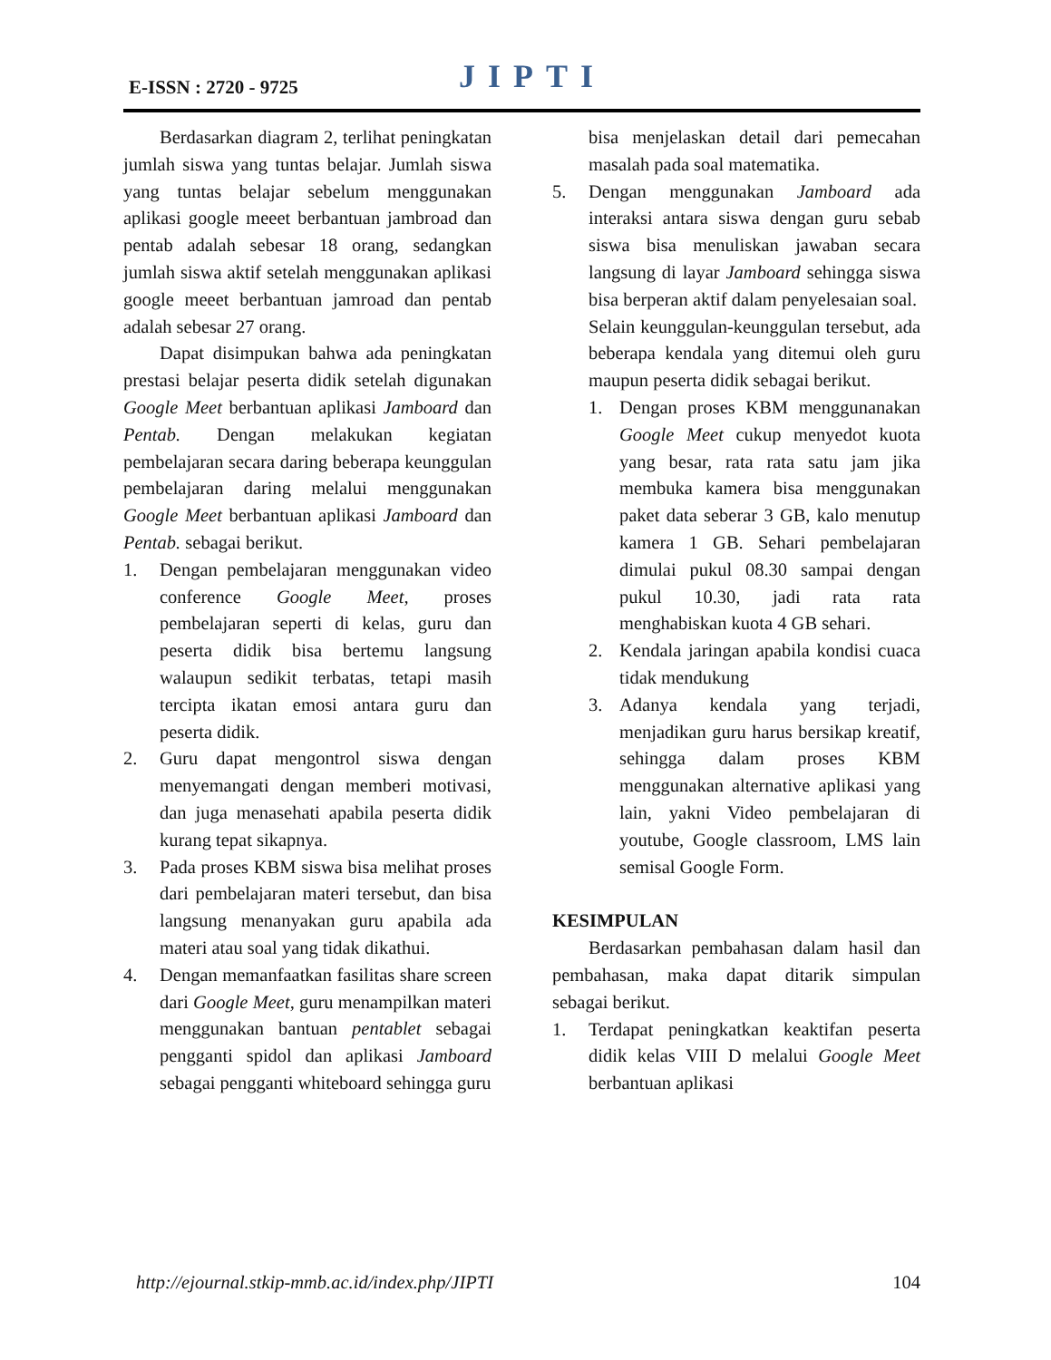E-ISSN : 2720 - 9725 JIPTI
Berdasarkan diagram 2, terlihat peningkatan jumlah siswa yang tuntas belajar. Jumlah siswa yang tuntas belajar sebelum menggunakan aplikasi google meeet berbantuan jambroad dan pentab adalah sebesar 18 orang, sedangkan jumlah siswa aktif setelah menggunakan aplikasi google meeet berbantuan jamroad dan pentab adalah sebesar 27 orang.
Dapat disimpukan bahwa ada peningkatan prestasi belajar peserta didik setelah digunakan Google Meet berbantuan aplikasi Jamboard dan Pentab. Dengan melakukan kegiatan pembelajaran secara daring beberapa keunggulan pembelajaran daring melalui menggunakan Google Meet berbantuan aplikasi Jamboard dan Pentab. sebagai berikut.
1. Dengan pembelajaran menggunakan video conference Google Meet, proses pembelajaran seperti di kelas, guru dan peserta didik bisa bertemu langsung walaupun sedikit terbatas, tetapi masih tercipta ikatan emosi antara guru dan peserta didik.
2. Guru dapat mengontrol siswa dengan menyemangati dengan memberi motivasi, dan juga menasehati apabila peserta didik kurang tepat sikapnya.
3. Pada proses KBM siswa bisa melihat proses dari pembelajaran materi tersebut, dan bisa langsung menanyakan guru apabila ada materi atau soal yang tidak dikathui.
4. Dengan memanfaatkan fasilitas share screen dari Google Meet, guru menampilkan materi menggunakan bantuan pentablet sebagai pengganti spidol dan aplikasi Jamboard sebagai pengganti whiteboard sehingga guru
bisa menjelaskan detail dari pemecahan masalah pada soal matematika.
5. Dengan menggunakan Jamboard ada interaksi antara siswa dengan guru sebab siswa bisa menuliskan jawaban secara langsung di layar Jamboard sehingga siswa bisa berperan aktif dalam penyelesaian soal.
Selain keunggulan-keunggulan tersebut, ada beberapa kendala yang ditemui oleh guru maupun peserta didik sebagai berikut.
1. Dengan proses KBM menggunanakan Google Meet cukup menyedot kuota yang besar, rata rata satu jam jika membuka kamera bisa menggunakan paket data seberar 3 GB, kalo menutup kamera 1 GB. Sehari pembelajaran dimulai pukul 08.30 sampai dengan pukul 10.30, jadi rata rata menghabiskan kuota 4 GB sehari.
2. Kendala jaringan apabila kondisi cuaca tidak mendukung
3. Adanya kendala yang terjadi, menjadikan guru harus bersikap kreatif, sehingga dalam proses KBM menggunakan alternative aplikasi yang lain, yakni Video pembelajaran di youtube, Google classroom, LMS lain semisal Google Form.
KESIMPULAN
Berdasarkan pembahasan dalam hasil dan pembahasan, maka dapat ditarik simpulan sebagai berikut.
1. Terdapat peningkatkan keaktifan peserta didik kelas VIII D melalui Google Meet berbantuan aplikasi
http://ejournal.stkip-mmb.ac.id/index.php/JIPTI 104